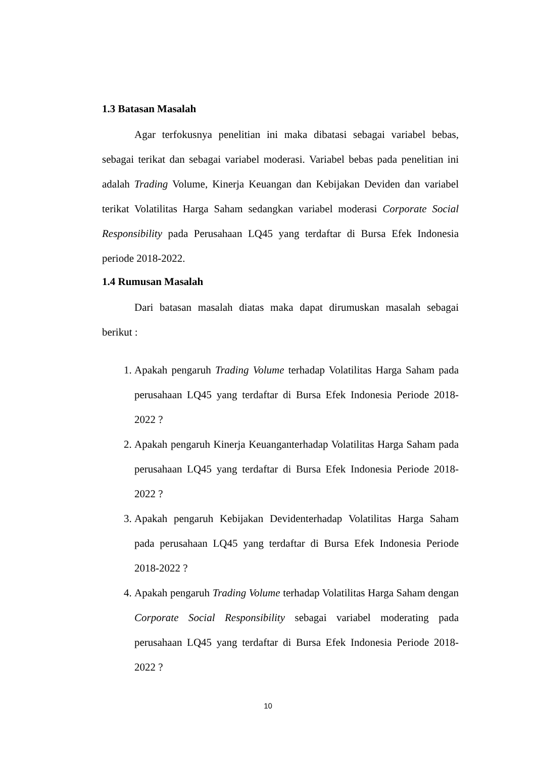1.3 Batasan Masalah
Agar terfokusnya penelitian ini maka dibatasi sebagai variabel bebas, sebagai terikat dan sebagai variabel moderasi. Variabel bebas pada penelitian ini adalah Trading Volume, Kinerja Keuangan dan Kebijakan Deviden dan variabel terikat Volatilitas Harga Saham sedangkan variabel moderasi Corporate Social Responsibility pada Perusahaan LQ45 yang terdaftar di Bursa Efek Indonesia periode 2018-2022.
1.4 Rumusan Masalah
Dari batasan masalah diatas maka dapat dirumuskan masalah sebagai berikut :
1. Apakah pengaruh Trading Volume terhadap Volatilitas Harga Saham pada perusahaan LQ45 yang terdaftar di Bursa Efek Indonesia Periode 2018-2022 ?
2. Apakah pengaruh Kinerja Keuanganterhadap Volatilitas Harga Saham pada perusahaan LQ45 yang terdaftar di Bursa Efek Indonesia Periode 2018-2022 ?
3. Apakah pengaruh Kebijakan Devidenterhadap Volatilitas Harga Saham pada perusahaan LQ45 yang terdaftar di Bursa Efek Indonesia Periode 2018-2022 ?
4. Apakah pengaruh Trading Volume terhadap Volatilitas Harga Saham dengan Corporate Social Responsibility sebagai variabel moderating pada perusahaan LQ45 yang terdaftar di Bursa Efek Indonesia Periode 2018-2022 ?
10